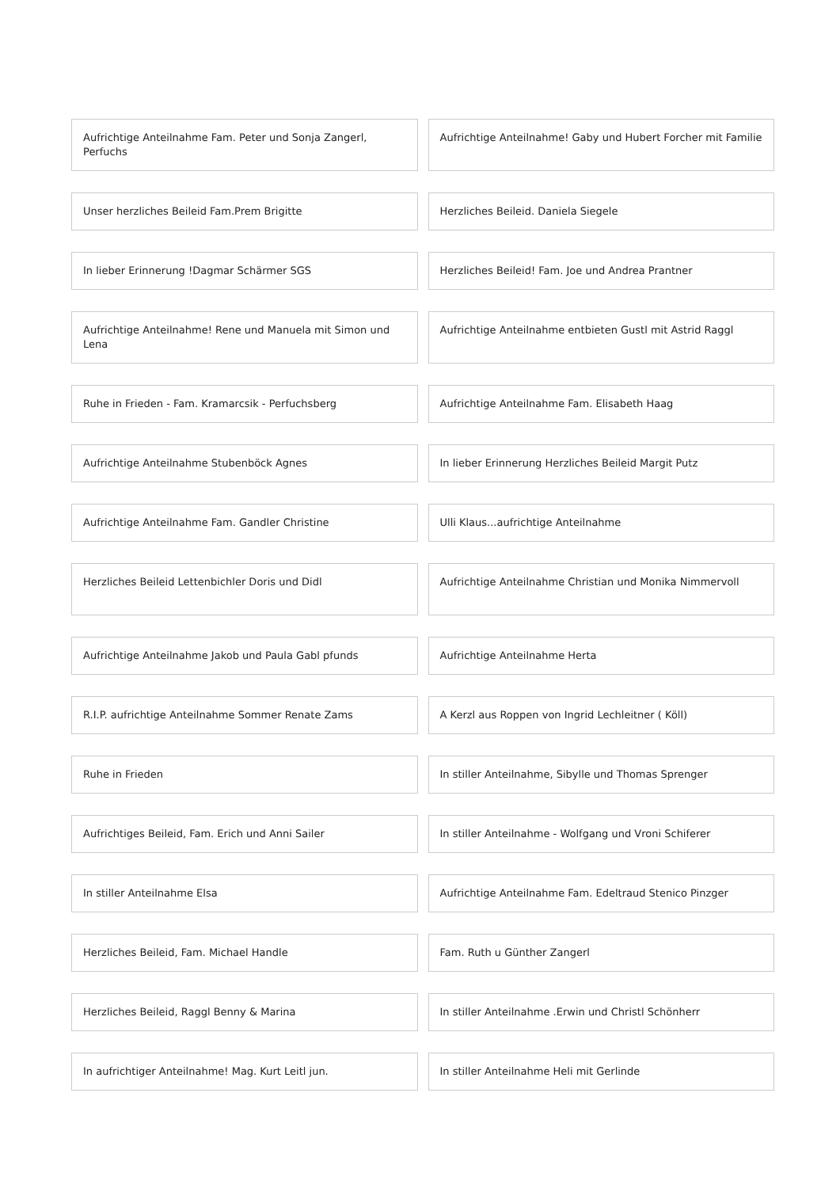Aufrichtige Anteilnahme Fam. Peter und Sonja Zangerl, Perfuchs
Aufrichtige Anteilnahme! Gaby und Hubert Forcher mit Familie
Unser herzliches Beileid Fam.Prem Brigitte
Herzliches Beileid. Daniela Siegele
In lieber Erinnerung !Dagmar Schärmer SGS
Herzliches Beileid! Fam. Joe und Andrea Prantner
Aufrichtige Anteilnahme! Rene und Manuela mit Simon und Lena
Aufrichtige Anteilnahme entbieten Gustl mit Astrid Raggl
Ruhe in Frieden - Fam. Kramarcsik - Perfuchsberg
Aufrichtige Anteilnahme Fam. Elisabeth Haag
Aufrichtige Anteilnahme Stubenböck Agnes
In lieber Erinnerung Herzliches Beileid Margit Putz
Aufrichtige Anteilnahme Fam. Gandler Christine
Ulli Klaus...aufrichtige Anteilnahme
Herzliches Beileid Lettenbichler Doris und Didl
Aufrichtige Anteilnahme Christian und Monika Nimmervoll
Aufrichtige Anteilnahme Jakob und Paula Gabl pfunds
Aufrichtige Anteilnahme Herta
R.I.P. aufrichtige Anteilnahme Sommer Renate Zams
A Kerzl aus Roppen von Ingrid Lechleitner ( Köll)
Ruhe in Frieden In stiller Anteilnahme, Sibylle und Thomas Sprenger
Aufrichtiges Beileid, Fam. Erich und Anni Sailer
In stiller Anteilnahme - Wolfgang und Vroni Schiferer
In stiller Anteilnahme Elsa Aufrichtige Anteilnahme Fam. Edeltraud Stenico Pinzger
Herzliches Beileid, Fam. Michael Handle
Fam. Ruth u Günther Zangerl
Herzliches Beileid, Raggl Benny & Marina
In stiller Anteilnahme .Erwin und Christl Schönherr
In aufrichtiger Anteilnahme! Mag. Kurt Leitl jun.
In stiller Anteilnahme Heli mit Gerlinde